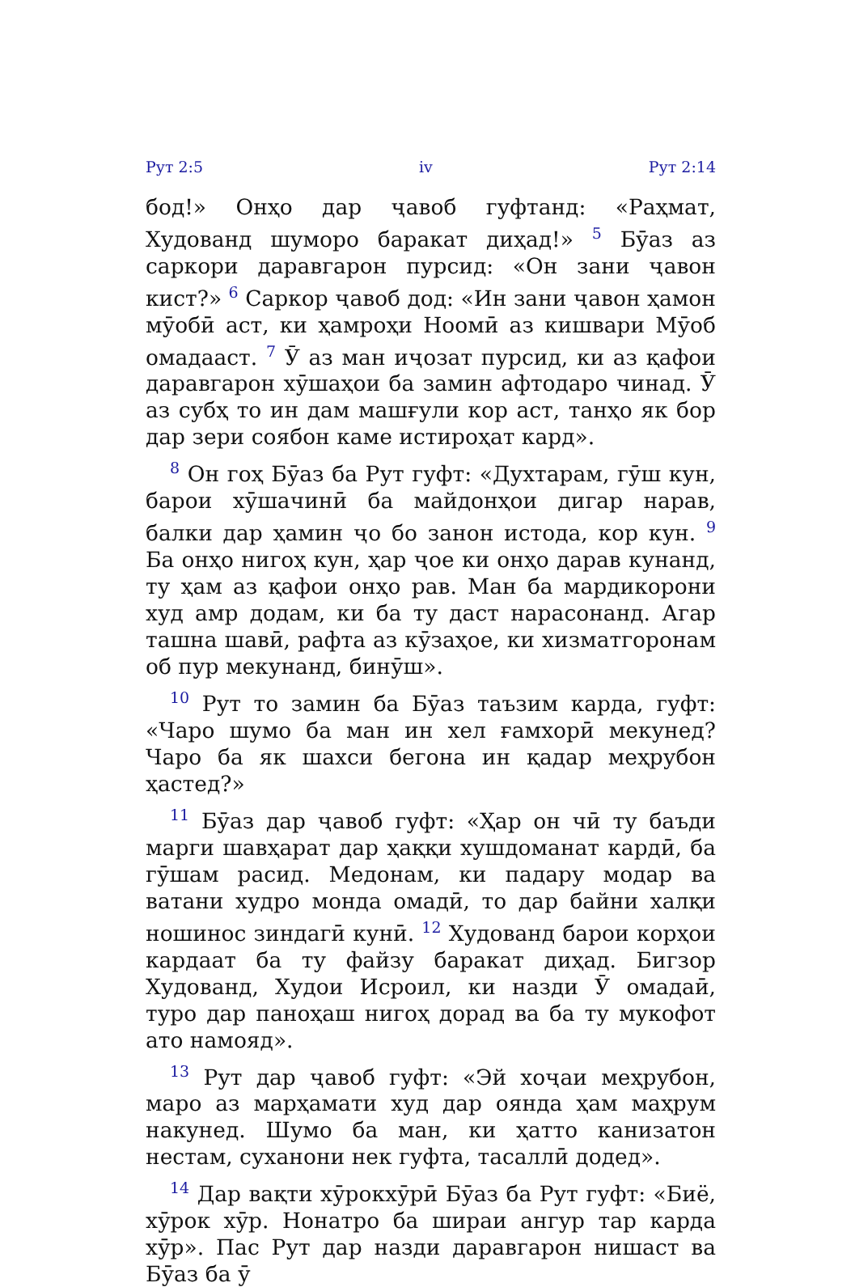Рут 2:5 iv Рут 2:14
бод!» Онҳо дар ҷавоб гуфтанд: «Раҳмат, Худованд шуморо баракат диҳад!» <sup>5</sup> Бӯаз аз саркори даравгарон пурсид: «Он зани ҷавон кист?» <sup>6</sup> Саркор ҷавоб дод: «Ин зани ҷавон ҳамон мӯобӣ аст, ки ҳамроҳи Ноомӣ аз кишвари Мӯоб омадааст. <sup>7</sup> Ӯ аз ман иҷозат пурсид, ки аз қафои даравгарон хӯшаҳои ба замин афтодаро чинад. Ӯ аз субҳ то ин дам машғули кор аст, танҳо як бор дар зери соябон каме истироҳат кард».
<sup>8</sup> Он гоҳ Бӯаз ба Рут гуфт: «Духтарам, гӯш кун, барои хӯшачинӣ ба майдонҳои дигар нарав, балки дар ҳамин ҷо бо занон истода, кор кун. <sup>9</sup> Ба онҳо нигоҳ кун, ҳар ҷое ки онҳо дарав кунанд, ту ҳам аз қафои онҳо рав. Ман ба мардикорони худ амр додам, ки ба ту даст нарасонанд. Агар ташна шавӣ, рафта аз кӯзаҳое, ки хизматгоронам об пур мекунанд, бинӯш».
<sup>10</sup> Рут то замин ба Бӯаз таъзим карда, гуфт: «Чаро шумо ба ман ин хел ғамхорӣ мекунед? Чаро ба як шахси бегона ин қадар меҳрубон ҳастед?»
<sup>11</sup> Бӯаз дар ҷавоб гуфт: «Ҳар он чӣ ту баъди марги шавҳарат дар ҳаққи хушдоманат кардӣ, ба гӯшам расид. Медонам, ки падару модар ва ватани худро монда омадӣ, то дар байни халқи ношинос зиндагӣ кунӣ. <sup>12</sup> Худованд барои корҳои кардаат ба ту файзу баракат диҳад. Бигзор Худованд, Худои Исроил, ки назди Ӯ омадаӣ, туро дар паноҳаш нигоҳ дорад ва ба ту мукофот ато намояд».
<sup>13</sup> Рут дар ҷавоб гуфт: «Эй хоҷаи меҳрубон, маро аз марҳамати худ дар оянда ҳам маҳрум накунед. Шумо ба ман, ки ҳатто канизатон нестам, суханони нек гуфта, тасаллӣ додед».
<sup>14</sup> Дар вақти хӯрокхӯрӣ Бӯаз ба Рут гуфт: «Биё, хӯрок хӯр. Нонатро ба шираи ангур тар карда хӯр». Пас Рут дар назди даравгарон нишаст ва Бӯаз ба ӯ